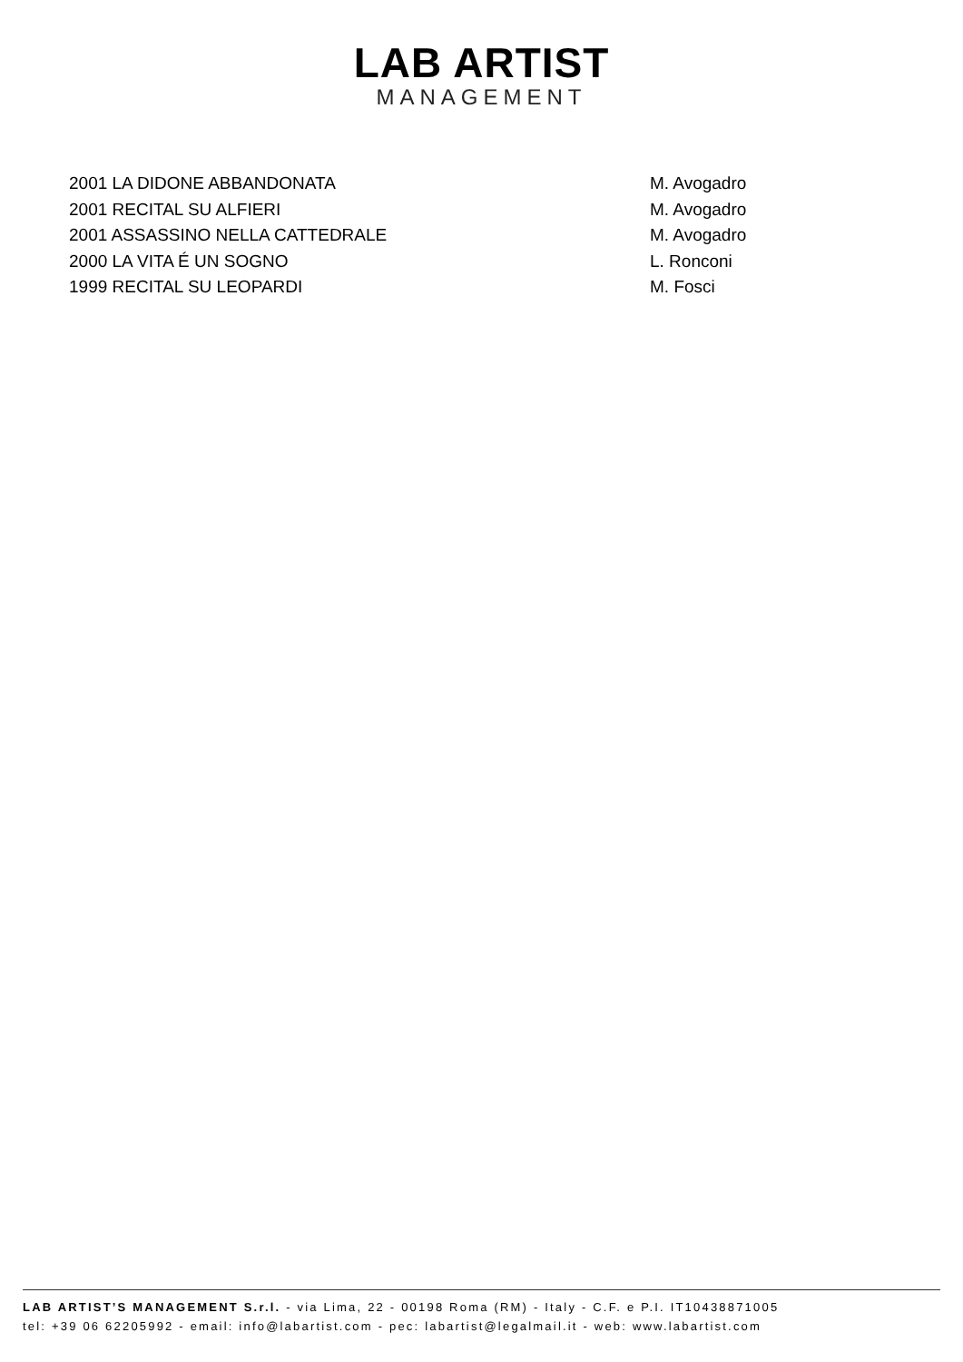LAB ARTIST
MANAGEMENT
2001 LA DIDONE ABBANDONATA M. Avogadro
2001 RECITAL SU ALFIERI M. Avogadro
2001 ASSASSINO NELLA CATTEDRALE M. Avogadro
2000 LA VITA É UN SOGNO L. Ronconi
1999 RECITAL SU LEOPARDI M. Fosci
LAB ARTIST’S MANAGEMENT S.r.l. - via Lima, 22 - 00198 Roma (RM) - Italy - C.F. e P.I. IT10438871005
tel: +39 06 62205992 - email: info@labartist.com - pec: labartist@legalmail.it - web: www.labartist.com